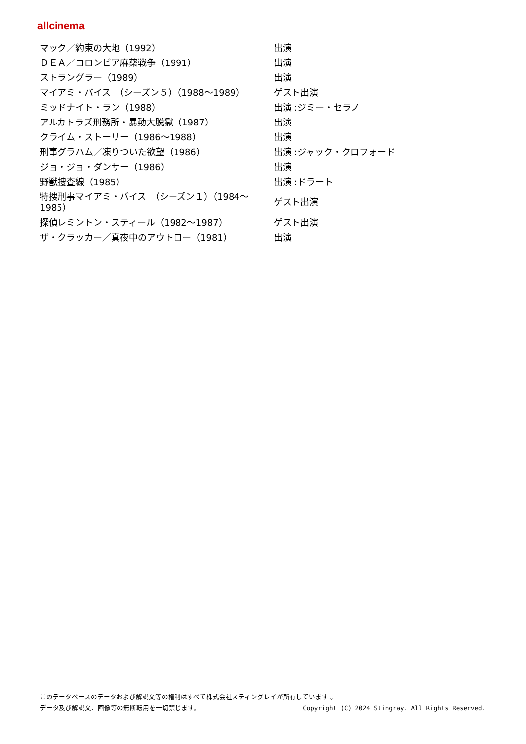allcinema
| マック／約束の大地（1992） | 出演 |
| ＤＥＡ／コロンビア麻薬戦争（1991） | 出演 |
| ストラングラー（1989） | 出演 |
| マイアミ・バイス （シーズン５）（1988～1989） | ゲスト出演 |
| ミッドナイト・ラン（1988） | 出演 :ジミー・セラノ |
| アルカトラズ刑務所・暴動大脱獄（1987） | 出演 |
| クライム・ストーリー（1986～1988） | 出演 |
| 刑事グラハム／凍りついた欲望（1986） | 出演 :ジャック・クロフォード |
| ジョ・ジョ・ダンサー（1986） | 出演 |
| 野獣捜査線（1985） | 出演 :ドラート |
| 特捜刑事マイアミ・バイス （シーズン１）（1984～1985） | ゲスト出演 |
| 探偵レミントン・スティール（1982～1987） | ゲスト出演 |
| ザ・クラッカー／真夜中のアウトロー（1981） | 出演 |
このデータベースのデータおよび解説文等の権利はすべて株式会社スティングレイが所有しています 。
Copyright (C) 2024 Stingray. All Rights Reserved. データ及び解説文、画像等の無断転用を一切禁じます。